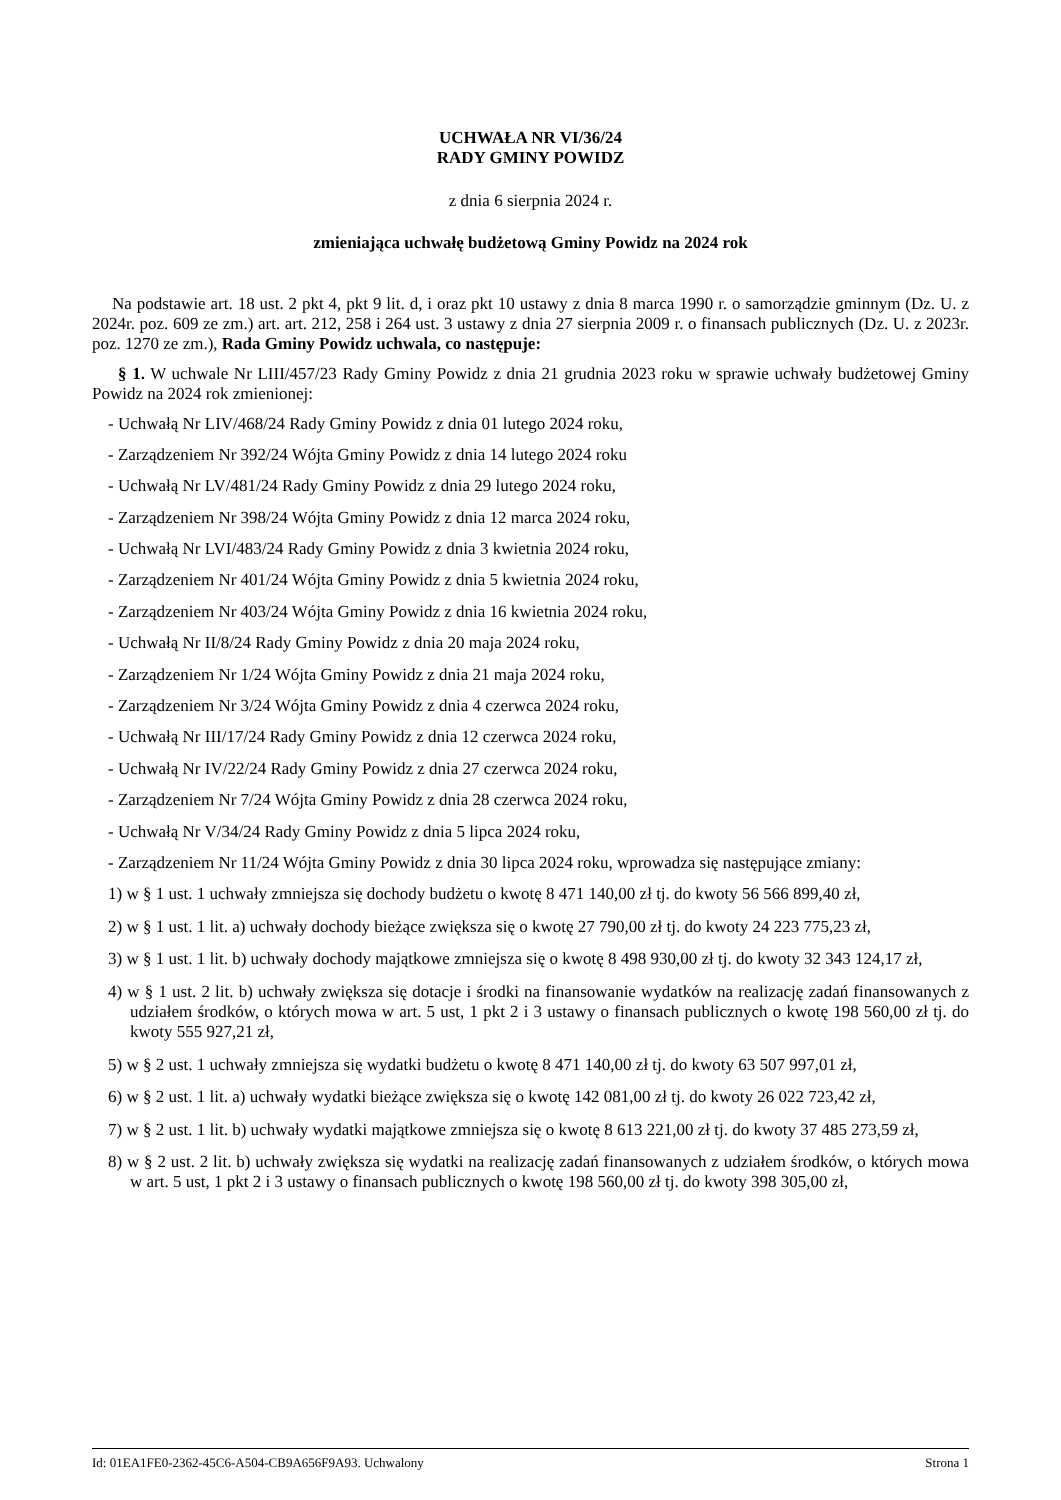UCHWAŁA NR VI/36/24
RADY GMINY POWIDZ
z dnia 6 sierpnia 2024 r.
zmieniająca uchwałę budżetową Gminy Powidz na 2024 rok
Na podstawie art. 18 ust. 2 pkt 4, pkt 9 lit. d, i oraz pkt 10 ustawy z dnia 8 marca 1990 r. o samorządzie gminnym (Dz. U. z 2024r. poz. 609 ze zm.) art. art. 212, 258 i 264 ust. 3 ustawy z dnia 27 sierpnia 2009 r. o finansach publicznych (Dz. U. z 2023r. poz. 1270 ze zm.), Rada Gminy Powidz uchwala, co następuje:
§ 1. W uchwale Nr LIII/457/23 Rady Gminy Powidz z dnia 21 grudnia 2023 roku w sprawie uchwały budżetowej Gminy Powidz na 2024 rok zmienionej:
- Uchwałą Nr LIV/468/24 Rady Gminy Powidz z dnia 01 lutego 2024 roku,
- Zarządzeniem Nr 392/24 Wójta Gminy Powidz z dnia 14 lutego 2024 roku
- Uchwałą Nr LV/481/24 Rady Gminy Powidz z dnia 29 lutego 2024 roku,
- Zarządzeniem Nr 398/24 Wójta Gminy Powidz z dnia 12 marca 2024 roku,
- Uchwałą Nr LVI/483/24 Rady Gminy Powidz z dnia 3 kwietnia 2024 roku,
- Zarządzeniem Nr 401/24 Wójta Gminy Powidz z dnia 5 kwietnia 2024 roku,
- Zarządzeniem Nr 403/24 Wójta Gminy Powidz z dnia 16 kwietnia 2024 roku,
- Uchwałą Nr II/8/24 Rady Gminy Powidz z dnia 20 maja 2024 roku,
- Zarządzeniem Nr 1/24 Wójta Gminy Powidz z dnia 21 maja 2024 roku,
- Zarządzeniem Nr 3/24 Wójta Gminy Powidz z dnia 4 czerwca 2024 roku,
- Uchwałą Nr III/17/24 Rady Gminy Powidz z dnia 12 czerwca 2024 roku,
- Uchwałą Nr IV/22/24 Rady Gminy Powidz z dnia 27 czerwca 2024 roku,
- Zarządzeniem Nr 7/24 Wójta Gminy Powidz z dnia 28 czerwca 2024 roku,
- Uchwałą Nr V/34/24 Rady Gminy Powidz z dnia 5 lipca 2024 roku,
- Zarządzeniem Nr 11/24 Wójta Gminy Powidz z dnia 30 lipca 2024 roku, wprowadza się następujące zmiany:
1) w § 1 ust. 1 uchwały zmniejsza się dochody budżetu o kwotę 8 471 140,00 zł tj. do kwoty 56 566 899,40 zł,
2) w § 1 ust. 1 lit. a) uchwały dochody bieżące zwiększa się o kwotę 27 790,00 zł tj. do kwoty 24 223 775,23 zł,
3) w § 1 ust. 1 lit. b) uchwały dochody majątkowe zmniejsza się o kwotę 8 498 930,00 zł tj. do kwoty 32 343 124,17 zł,
4) w § 1 ust. 2 lit. b) uchwały zwiększa się dotacje i środki na finansowanie wydatków na realizację zadań finansowanych z udziałem środków, o których mowa w art. 5 ust, 1 pkt 2 i 3 ustawy o finansach publicznych o kwotę 198 560,00 zł tj. do kwoty 555 927,21 zł,
5) w § 2 ust. 1 uchwały zmniejsza się wydatki budżetu o kwotę 8 471 140,00 zł tj. do kwoty 63 507 997,01 zł,
6) w § 2 ust. 1 lit. a) uchwały wydatki bieżące zwiększa się o kwotę 142 081,00 zł tj. do kwoty 26 022 723,42 zł,
7) w § 2 ust. 1 lit. b) uchwały wydatki majątkowe zmniejsza się o kwotę 8 613 221,00 zł tj. do kwoty 37 485 273,59 zł,
8) w § 2 ust. 2 lit. b) uchwały zwiększa się wydatki na realizację zadań finansowanych z udziałem środków, o których mowa w art. 5 ust, 1 pkt 2 i 3 ustawy o finansach publicznych o kwotę 198 560,00 zł tj. do kwoty 398 305,00 zł,
Id: 01EA1FE0-2362-45C6-A504-CB9A656F9A93. Uchwalony Strona 1